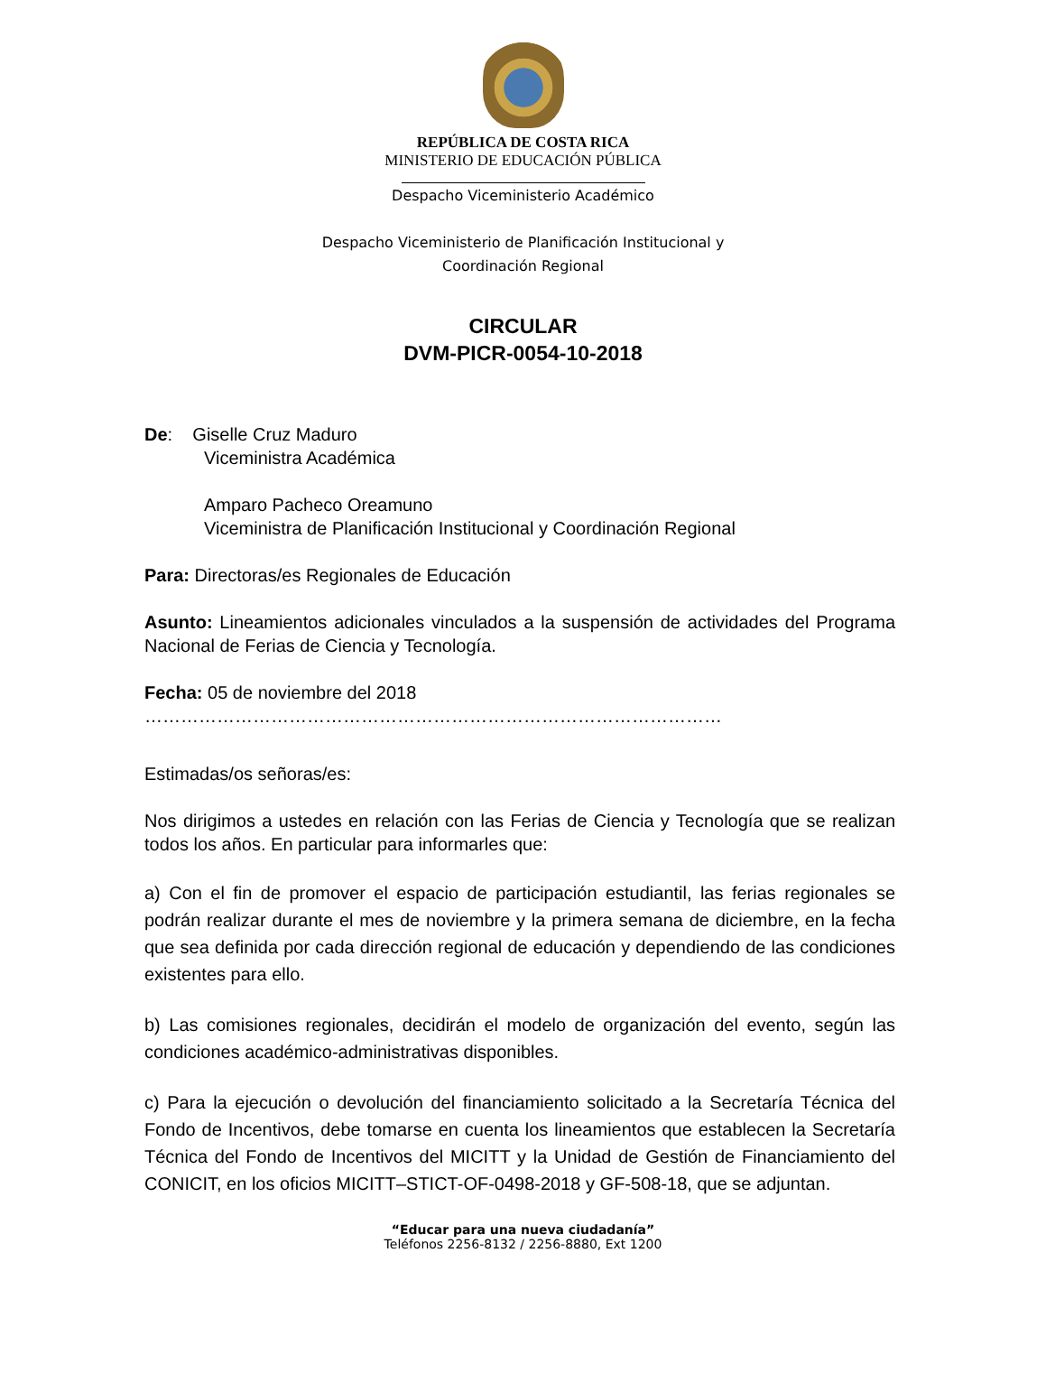REPÚBLICA DE COSTA RICA
MINISTERIO DE EDUCACIÓN PÚBLICA
Despacho Viceministerio Académico
Despacho Viceministerio de Planificación Institucional y
Coordinación Regional
CIRCULAR
DVM-PICR-0054-10-2018
De: Giselle Cruz Maduro
Viceministra Académica
Amparo Pacheco Oreamuno
Viceministra de Planificación Institucional y Coordinación Regional
Para: Directoras/es Regionales de Educación
Asunto: Lineamientos adicionales vinculados a la suspensión de actividades del Programa Nacional de Ferias de Ciencia y Tecnología.
Fecha: 05 de noviembre del 2018
……………………………………………………………………………………
Estimadas/os señoras/es:
Nos dirigimos a ustedes en relación con las Ferias de Ciencia y Tecnología que se realizan todos los años. En particular para informarles que:
a) Con el fin de promover el espacio de participación estudiantil, las ferias regionales se podrán realizar durante el mes de noviembre y la primera semana de diciembre, en la fecha que sea definida por cada dirección regional de educación y dependiendo de las condiciones existentes para ello.
b) Las comisiones regionales, decidirán el modelo de organización del evento, según las condiciones académico-administrativas disponibles.
c) Para la ejecución o devolución del financiamiento solicitado a la Secretaría Técnica del Fondo de Incentivos, debe tomarse en cuenta los lineamientos que establecen la Secretaría Técnica del Fondo de Incentivos del MICITT y la Unidad de Gestión de Financiamiento del CONICIT, en los oficios MICITT–STICT-OF-0498-2018 y GF-508-18, que se adjuntan.
“Educar para una nueva ciudadanía”
Teléfonos 2256-8132 / 2256-8880, Ext 1200